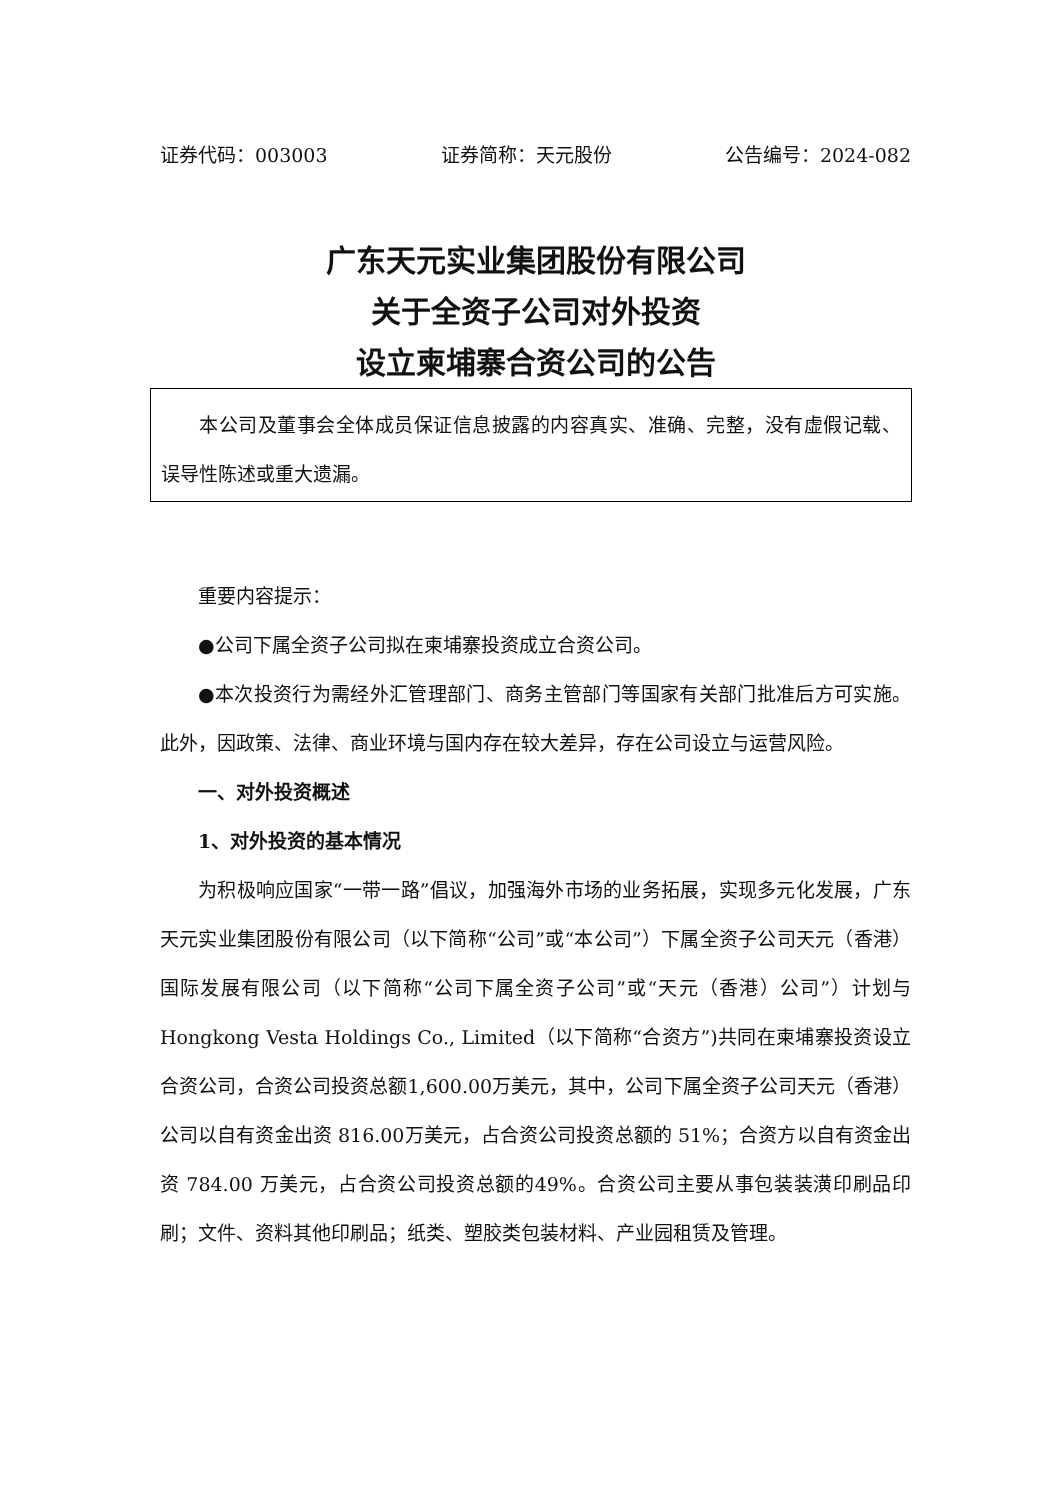证券代码：003003 证券简称：天元股份 公告编号：2024-082
广东天元实业集团股份有限公司
关于全资子公司对外投资
设立柬埔寨合资公司的公告
本公司及董事会全体成员保证信息披露的内容真实、准确、完整，没有虚假记载、误导性陈述或重大遗漏。
重要内容提示：
●公司下属全资子公司拟在柬埔寨投资成立合资公司。
●本次投资行为需经外汇管理部门、商务主管部门等国家有关部门批准后方可实施。此外，因政策、法律、商业环境与国内存在较大差异，存在公司设立与运营风险。
一、对外投资概述
1、对外投资的基本情况
为积极响应国家“一带一路”倡议，加强海外市场的业务拓展，实现多元化发展，广东天元实业集团股份有限公司（以下简称“公司”或“本公司”）下属全资子公司天元（香港）国际发展有限公司（以下简称“公司下属全资子公司”或“天元（香港）公司”）计划与Hongkong Vesta Holdings Co., Limited（以下简称“合资方”)共同在柬埔寨投资设立合资公司，合资公司投资总额1,600.00万美元，其中，公司下属全资子公司天元（香港）公司以自有资金出资 816.00万美元，占合资公司投资总额的 51%；合资方以自有资金出资 784.00 万美元，占合资公司投资总额的49%。合资公司主要从事包装装潢印刷品印刷；文件、资料其他印刷品；纸类、塑胶类包装材料、产业园租赁及管理。